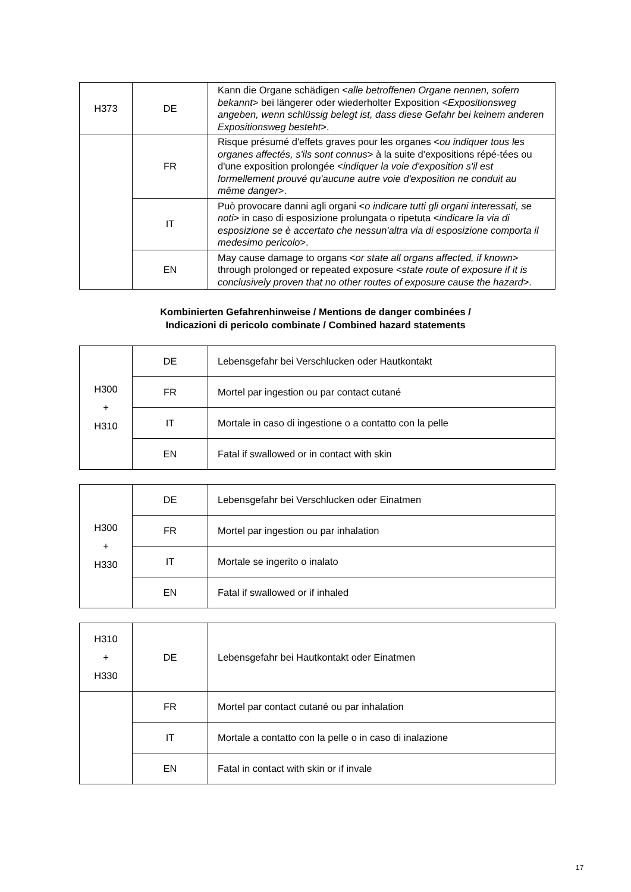| H373 | DE | Kann die Organe schädigen < alle betroffenen Organe nennen, sofern bekannt > bei längerer oder wiederholter Exposition < Expositionsweg angeben, wenn schlüssig belegt ist, dass diese Gefahr bei keinem anderen Expositionsweg besteht >. |
| | FR | Risque présumé d'effets graves pour les organes < ou indiquer tous les organes affectés, s'ils sont connus > à la suite d'expositions répé-tées ou d'une exposition prolongée < indiquer la voie d'exposition s'il est formellement prouvé qu'aucune autre voie d'exposition ne conduit au même danger >. |
| | IT | Può provocare danni agli organi < o indicare tutti gli organi interessati, se noti > in caso di esposizione prolungata o ripetuta < indicare la via di esposizione se è accertato che nessun'altra via di esposizione comporta il medesimo pericolo >. |
| | EN | May cause damage to organs < or state all organs affected, if known > through prolonged or repeated exposure < state route of exposure if it is conclusively proven that no other routes of exposure cause the hazard >. |
Kombinierten Gefahrenhinweise / Mentions de danger combinées /
Indicazioni di pericolo combinate / Combined hazard statements
| H300 + H310 | DE | Lebensgefahr bei Verschlucken oder Hautkontakt |
| | FR | Mortel par ingestion ou par contact cutané |
| | IT | Mortale in caso di ingestione o a contatto con la pelle |
| | EN | Fatal if swallowed or in contact with skin |
| H300 + H330 | DE | Lebensgefahr bei Verschlucken oder Einatmen |
| | FR | Mortel par ingestion ou par inhalation |
| | IT | Mortale se ingerito o inalato |
| | EN | Fatal if swallowed or if inhaled |
| H310 + H330 | DE | Lebensgefahr bei Hautkontakt oder Einatmen |
| | FR | Mortel par contact cutané ou par inhalation |
| | IT | Mortale a contatto con la pelle o in caso di inalazione |
| | EN | Fatal in contact with skin or if invale |
17